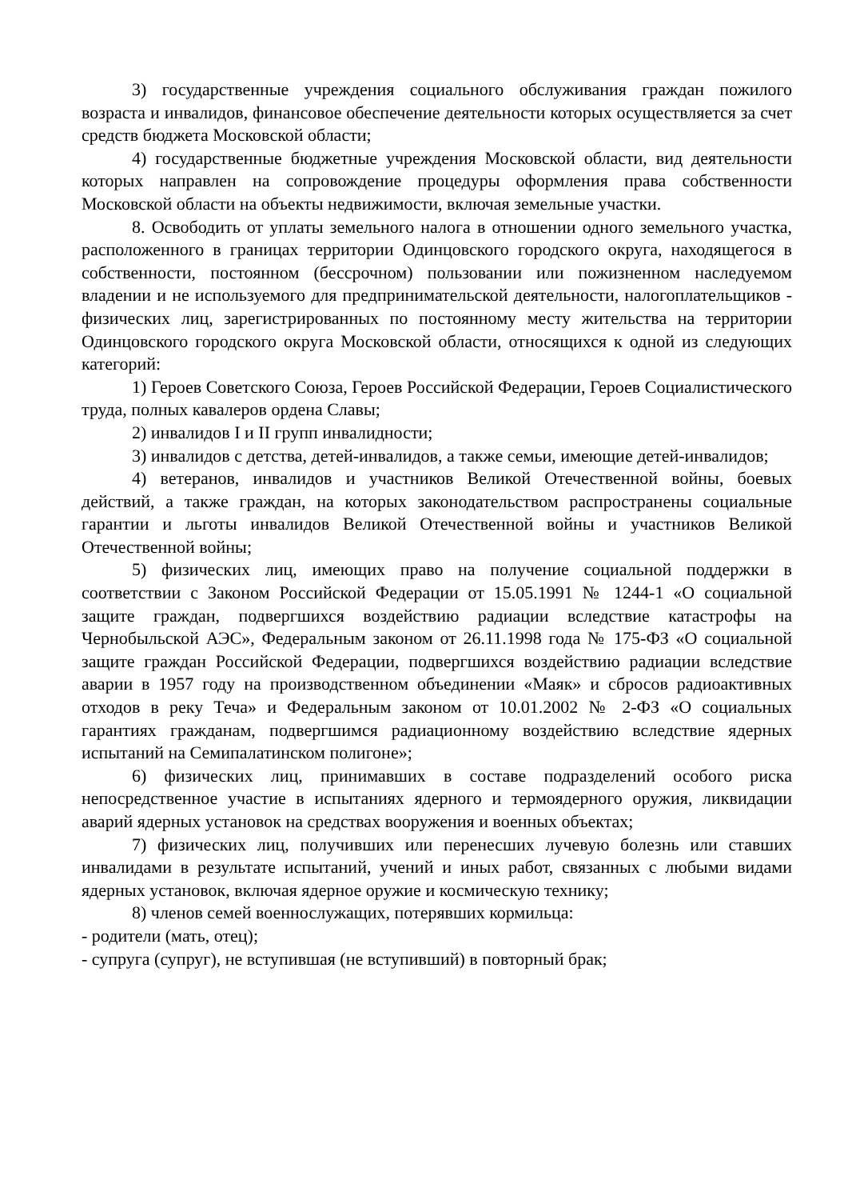3) государственные учреждения социального обслуживания граждан пожилого возраста и инвалидов, финансовое обеспечение деятельности которых осуществляется за счет средств бюджета Московской области;
4) государственные бюджетные учреждения Московской области, вид деятельности которых направлен на сопровождение процедуры оформления права собственности Московской области на объекты недвижимости, включая земельные участки.
8. Освободить от уплаты земельного налога в отношении одного земельного участка, расположенного в границах территории Одинцовского городского округа, находящегося в собственности, постоянном (бессрочном) пользовании или пожизненном наследуемом владении и не используемого для предпринимательской деятельности, налогоплательщиков - физических лиц, зарегистрированных по постоянному месту жительства на территории Одинцовского городского округа Московской области, относящихся к одной из следующих категорий:
1) Героев Советского Союза, Героев Российской Федерации, Героев Социалистического труда, полных кавалеров ордена Славы;
2) инвалидов I и II групп инвалидности;
3) инвалидов с детства, детей-инвалидов, а также семьи, имеющие детей-инвалидов;
4) ветеранов, инвалидов и участников Великой Отечественной войны, боевых действий, а также граждан, на которых законодательством распространены социальные гарантии и льготы инвалидов Великой Отечественной войны и участников Великой Отечественной войны;
5) физических лиц, имеющих право на получение социальной поддержки в соответствии с Законом Российской Федерации от 15.05.1991 № 1244-1 «О социальной защите граждан, подвергшихся воздействию радиации вследствие катастрофы на Чернобыльской АЭС», Федеральным законом от 26.11.1998 года № 175-ФЗ «О социальной защите граждан Российской Федерации, подвергшихся воздействию радиации вследствие аварии в 1957 году на производственном объединении «Маяк» и сбросов радиоактивных отходов в реку Теча» и Федеральным законом от 10.01.2002 № 2-ФЗ «О социальных гарантиях гражданам, подвергшимся радиационному воздействию вследствие ядерных испытаний на Семипалатинском полигоне»;
6) физических лиц, принимавших в составе подразделений особого риска непосредственное участие в испытаниях ядерного и термоядерного оружия, ликвидации аварий ядерных установок на средствах вооружения и военных объектах;
7) физических лиц, получивших или перенесших лучевую болезнь или ставших инвалидами в результате испытаний, учений и иных работ, связанных с любыми видами ядерных установок, включая ядерное оружие и космическую технику;
8) членов семей военнослужащих, потерявших кормильца:
- родители (мать, отец);
- супруга (супруг), не вступившая (не вступивший) в повторный брак;